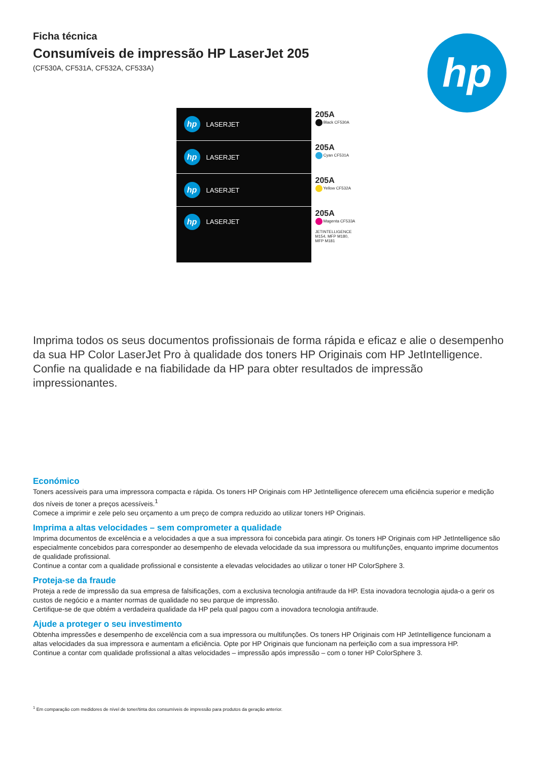Ficha técnica
Consumíveis de impressão HP LaserJet 205
(CF530A, CF531A, CF532A, CF533A)
hp
hp LASERJET
205A
Black CF530A
hp LASERJET
205A
Cyan CF531A
hp LASERJET
205A
Yellow CF532A
hp LASERJET
205A
Magenta CF533A
JETINTELLIGENCE
M154, MFP M180, MFP M181
Imprima todos os seus documentos profissionais de forma rápida e eficaz e alie o desempenho da sua HP Color LaserJet Pro à qualidade dos toners HP Originais com HP JetIntelligence. Confie na qualidade e na fiabilidade da HP para obter resultados de impressão impressionantes.
Económico
Toners acessíveis para uma impressora compacta e rápida. Os toners HP Originais com HP JetIntelligence oferecem uma eficiência superior e medição dos níveis de toner a preços acessíveis.<sup>1</sup>
Comece a imprimir e zele pelo seu orçamento a um preço de compra reduzido ao utilizar toners HP Originais.
Imprima a altas velocidades – sem comprometer a qualidade
Imprima documentos de excelência e a velocidades a que a sua impressora foi concebida para atingir. Os toners HP Originais com HP JetIntelligence são especialmente concebidos para corresponder ao desempenho de elevada velocidade da sua impressora ou multifunções, enquanto imprime documentos de qualidade profissional.
Continue a contar com a qualidade profissional e consistente a elevadas velocidades ao utilizar o toner HP ColorSphere 3.
Proteja-se da fraude
Proteja a rede de impressão da sua empresa de falsificações, com a exclusiva tecnologia antifraude da HP. Esta inovadora tecnologia ajuda-o a gerir os custos de negócio e a manter normas de qualidade no seu parque de impressão.
Certifique-se de que obtém a verdadeira qualidade da HP pela qual pagou com a inovadora tecnologia antifraude.
Ajude a proteger o seu investimento
Obtenha impressões e desempenho de excelência com a sua impressora ou multifunções. Os toners HP Originais com HP JetIntelligence funcionam a altas velocidades da sua impressora e aumentam a eficiência. Opte por HP Originais que funcionam na perfeição com a sua impressora HP.
Continue a contar com qualidade profissional a altas velocidades – impressão após impressão – com o toner HP ColorSphere 3.
<sup>1</sup> Em comparação com medidores de nível de toner/tinta dos consumíveis de impressão para produtos da geração anterior.